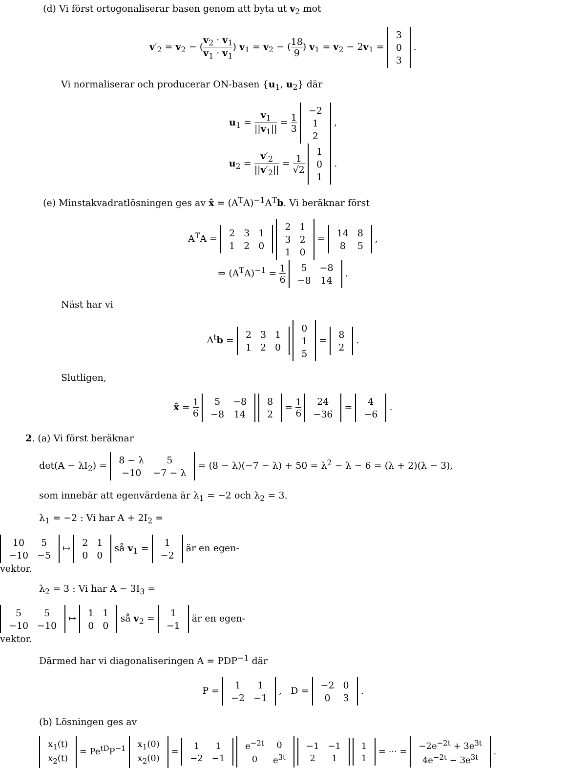(d) Vi först ortogonaliserar basen genom att byta ut v<sub>2</sub> mot
v′<sub>2</sub> = v<sub>2</sub> − (v<sub>2</sub> · v<sub>1</sub> v<sub>1</sub> · v<sub>1</sub>) v<sub>1</sub> = v<sub>2</sub> − (18 9) v<sub>1</sub> = v<sub>2</sub> − 2v<sub>1</sub> =
| 3 |
| 0 |
| 3 |
.
Vi normaliserar och producerar ON-basen {u<sub>1</sub>, u<sub>2</sub>} där
u<sub>1</sub> = v<sub>1</sub> ||v<sub>1</sub>|| = 1 3
| −2 |
| 1 |
| 2 |
,
u<sub>2</sub> = v′<sub>2</sub> ||v′<sub>2</sub>|| = 1 √2
| 1 |
| 0 |
| 1 |
.
(e) Minstakvadratlösningen ges av x̂ = (A<sup>T</sup>A)<sup>−1</sup>A<sup>T</sup>b. Vi beräknar först
A<sup>T</sup>A =
| 2 | 3 | 1 |
| 1 | 2 | 0 |
| 2 | 1 |
| 3 | 2 |
| 1 | 0 |
=
| 14 | 8 |
| 8 | 5 |
,
⇒ (A<sup>T</sup>A)<sup>−1</sup> = 1 6
| 5 | −8 |
| −8 | 14 |
.
Näst har vi
A<sup>t</sup>b =
| 2 | 3 | 1 |
| 1 | 2 | 0 |
| 0 |
| 1 |
| 5 |
=
| 8 |
| 2 |
.
Slutligen,
x̂ = 1 6
| 5 | −8 |
| −8 | 14 |
| 8 |
| 2 |
= 1 6
| 24 |
| −36 |
=
| 4 |
| −6 |
.
2. (a) Vi först beräknar
det(A − λI<sub>2</sub>) =
| 8 − λ | 5 |
| −10 | −7 − λ |
= (8 − λ)(−7 − λ) + 50 = λ<sup>2</sup> − λ − 6 = (λ + 2)(λ − 3),
som innebär att egenvärdena är λ<sub>1</sub> = −2 och λ<sub>2</sub> = 3.
λ<sub>1</sub> = −2 : Vi har A + 2I<sub>2</sub> =
| 10 | 5 |
| −10 | −5 |
↦
| 2 | 1 |
| 0 | 0 |
så v<sub>1</sub> =
| 1 |
| −2 |
är en egen-
vektor.
λ<sub>2</sub> = 3 : Vi har A − 3I<sub>3</sub> =
| 5 | 5 |
| −10 | −10 |
↦
| 1 | 1 |
| 0 | 0 |
så v<sub>2</sub> =
| 1 |
| −1 |
är en egen-
vektor.
Därmed har vi diagonaliseringen A = PDP<sup>−1</sup> där
P =
| 1 | 1 |
| −2 | −1 |
, D =
| −2 | 0 |
| 0 | 3 |
.
(b) Lösningen ges av
| x<sub>1</sub>(t) |
| x<sub>2</sub>(t) |
= Pe<sup>tD</sup>P<sup>−1</sup>
| x<sub>1</sub>(0) |
| x<sub>2</sub>(0) |
=
| 1 | 1 |
| −2 | −1 |
| e<sup>−2t</sup> | 0 |
| 0 | e<sup>3t</sup> |
| −1 | −1 |
| 2 | 1 |
| 1 |
| 1 |
= ··· =
| −2e<sup>−2t</sup> + 3e<sup>3t</sup> |
| 4e<sup>−2t</sup> − 3e<sup>3t</sup> |
.